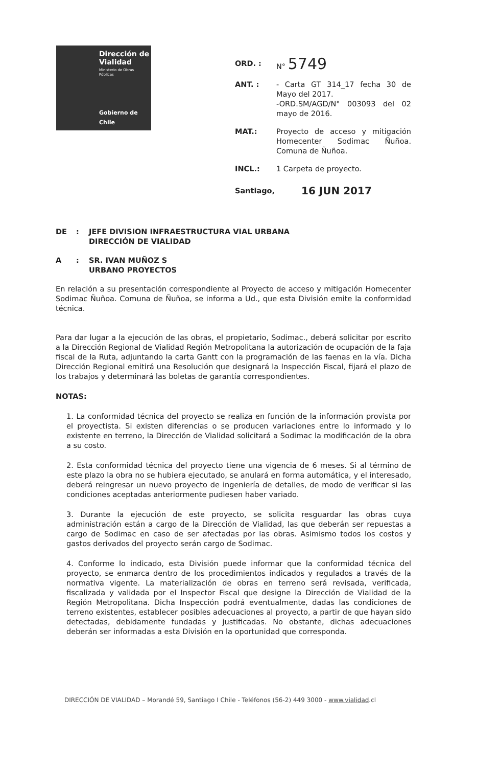Dirección de
Vialidad
Ministerio de Obras
Públicas
Gobierno de Chile
ORD. : N° 5749
ANT. : - Carta GT 314_17 fecha 30 de Mayo del 2017.
-ORD.SM/AGD/N° 003093 del 02 mayo de 2016.
MAT.: Proyecto de acceso y mitigación Homecenter Sodimac Ñuñoa. Comuna de Ñuñoa.
INCL.: 1 Carpeta de proyecto.
Santiago,
16 JUN 2017
DE : JEFE DIVISION INFRAESTRUCTURA VIAL URBANA
DIRECCIÓN DE VIALIDAD
A : SR. IVAN MUÑOZ S
URBANO PROYECTOS
En relación a su presentación correspondiente al Proyecto de acceso y mitigación Homecenter Sodimac Ñuñoa. Comuna de Ñuñoa, se informa a Ud., que esta División emite la conformidad técnica.
Para dar lugar a la ejecución de las obras, el propietario, Sodimac., deberá solicitar por escrito a la Dirección Regional de Vialidad Región Metropolitana la autorización de ocupación de la faja fiscal de la Ruta, adjuntando la carta Gantt con la programación de las faenas en la vía. Dicha Dirección Regional emitirá una Resolución que designará la Inspección Fiscal, fijará el plazo de los trabajos y determinará las boletas de garantía correspondientes.
NOTAS:
1. La conformidad técnica del proyecto se realiza en función de la información provista por el proyectista. Si existen diferencias o se producen variaciones entre lo informado y lo existente en terreno, la Dirección de Vialidad solicitará a Sodimac la modificación de la obra a su costo.
2. Esta conformidad técnica del proyecto tiene una vigencia de 6 meses. Si al término de este plazo la obra no se hubiera ejecutado, se anulará en forma automática, y el interesado, deberá reingresar un nuevo proyecto de ingeniería de detalles, de modo de verificar si las condiciones aceptadas anteriormente pudiesen haber variado.
3. Durante la ejecución de este proyecto, se solicita resguardar las obras cuya administración están a cargo de la Dirección de Vialidad, las que deberán ser repuestas a cargo de Sodimac en caso de ser afectadas por las obras. Asimismo todos los costos y gastos derivados del proyecto serán cargo de Sodimac.
4. Conforme lo indicado, esta División puede informar que la conformidad técnica del proyecto, se enmarca dentro de los procedimientos indicados y regulados a través de la normativa vigente. La materialización de obras en terreno será revisada, verificada, fiscalizada y validada por el Inspector Fiscal que designe la Dirección de Vialidad de la Región Metropolitana. Dicha Inspección podrá eventualmente, dadas las condiciones de terreno existentes, establecer posibles adecuaciones al proyecto, a partir de que hayan sido detectadas, debidamente fundadas y justificadas. No obstante, dichas adecuaciones deberán ser informadas a esta División en la oportunidad que corresponda.
DIRECCIÓN DE VIALIDAD – Morandé 59, Santiago I Chile - Teléfonos (56-2) 449 3000 - www.vialidad.cl